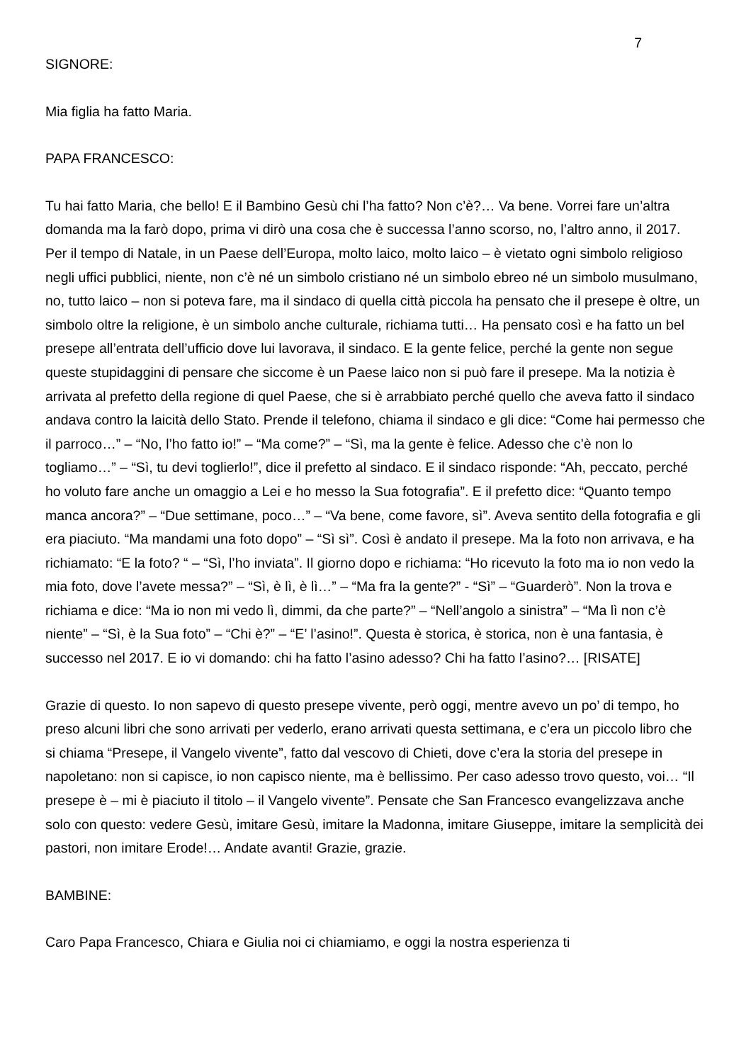7
SIGNORE:
Mia figlia ha fatto Maria.
PAPA FRANCESCO:
Tu hai fatto Maria, che bello! E il Bambino Gesù chi l’ha fatto? Non c’è?… Va bene. Vorrei fare un’altra domanda ma la farò dopo, prima vi dirò una cosa che è successa l’anno scorso, no, l’altro anno, il 2017. Per il tempo di Natale, in un Paese dell’Europa, molto laico, molto laico – è vietato ogni simbolo religioso negli uffici pubblici, niente, non c’è né un simbolo cristiano né un simbolo ebreo né un simbolo musulmano, no, tutto laico – non si poteva fare, ma il sindaco di quella città piccola ha pensato che il presepe è oltre, un simbolo oltre la religione, è un simbolo anche culturale, richiama tutti… Ha pensato così e ha fatto un bel presepe all’entrata dell’ufficio dove lui lavorava, il sindaco. E la gente felice, perché la gente non segue queste stupidaggini di pensare che siccome è un Paese laico non si può fare il presepe. Ma la notizia è arrivata al prefetto della regione di quel Paese, che si è arrabbiato perché quello che aveva fatto il sindaco andava contro la laicità dello Stato. Prende il telefono, chiama il sindaco e gli dice: “Come hai permesso che il parroco…” – “No, l’ho fatto io!” – “Ma come?” – “Sì, ma la gente è felice. Adesso che c’è non lo togliamo…” – “Sì, tu devi toglierlo!”, dice il prefetto al sindaco. E il sindaco risponde: “Ah, peccato, perché ho voluto fare anche un omaggio a Lei e ho messo la Sua fotografia”. E il prefetto dice: “Quanto tempo manca ancora?” – “Due settimane, poco…” – “Va bene, come favore, sì”. Aveva sentito della fotografia e gli era piaciuto. “Ma mandami una foto dopo” – “Sì sì”. Così è andato il presepe. Ma la foto non arrivava, e ha richiamato: “E la foto? “ – “Sì, l’ho inviata”. Il giorno dopo e richiama: “Ho ricevuto la foto ma io non vedo la mia foto, dove l’avete messa?” – “Sì, è lì, è lì…” – “Ma fra la gente?” - “Sì” – “Guarderò”. Non la trova e richiama e dice: “Ma io non mi vedo lì, dimmi, da che parte?” – “Nell’angolo a sinistra” – “Ma lì non c’è niente” – “Sì, è la Sua foto” – “Chi è?” – “E’ l’asino!”. Questa è storica, è storica, non è una fantasia, è successo nel 2017. E io vi domando: chi ha fatto l’asino adesso? Chi ha fatto l’asino?… [RISATE]
Grazie di questo. Io non sapevo di questo presepe vivente, però oggi, mentre avevo un po’ di tempo, ho preso alcuni libri che sono arrivati per vederlo, erano arrivati questa settimana, e c’era un piccolo libro che si chiama “Presepe, il Vangelo vivente”, fatto dal vescovo di Chieti, dove c’era la storia del presepe in napoletano: non si capisce, io non capisco niente, ma è bellissimo. Per caso adesso trovo questo, voi… “Il presepe è – mi è piaciuto il titolo – il Vangelo vivente”. Pensate che San Francesco evangelizzava anche solo con questo: vedere Gesù, imitare Gesù, imitare la Madonna, imitare Giuseppe, imitare la semplicità dei pastori, non imitare Erode!… Andate avanti! Grazie, grazie.
BAMBINE:
Caro Papa Francesco, Chiara e Giulia noi ci chiamiamo, e oggi la nostra esperienza ti